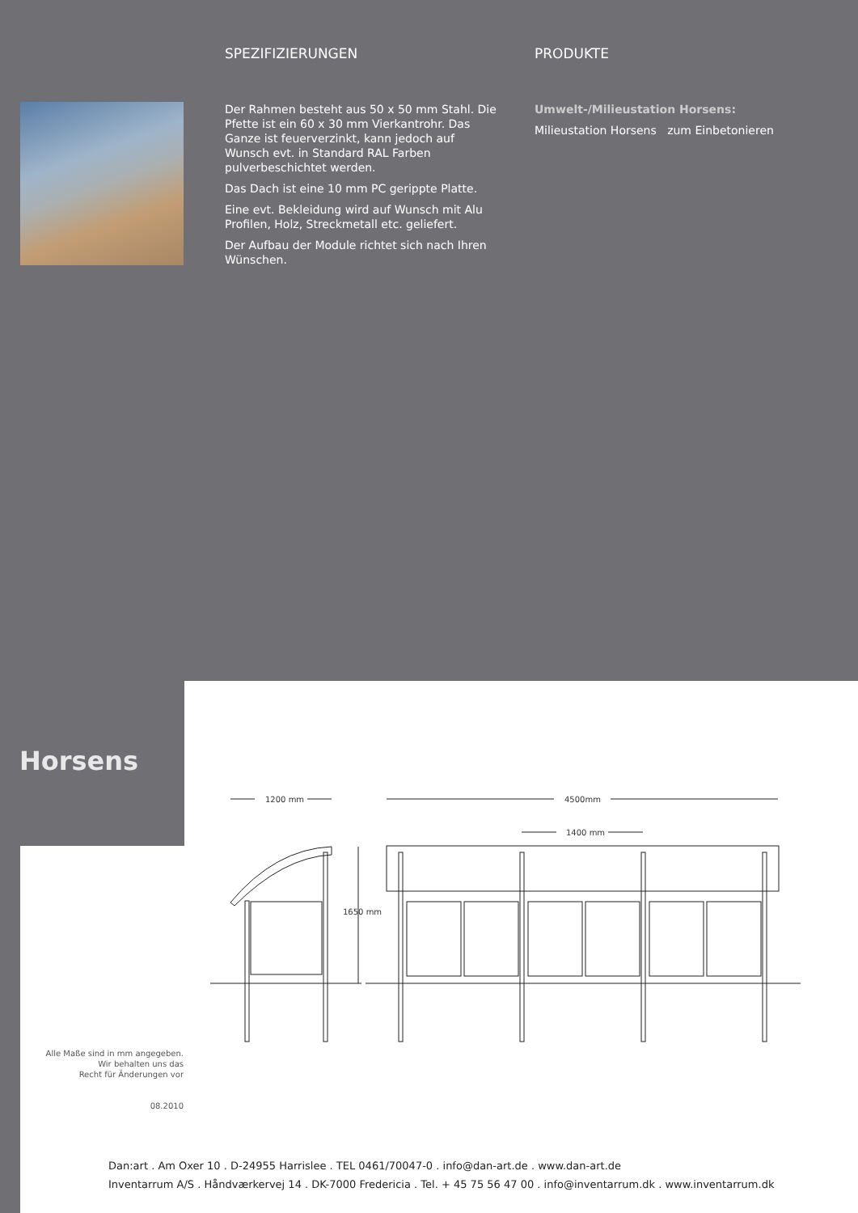SPEZIFIZIERUNGEN
Der Rahmen besteht aus 50 x 50 mm Stahl. Die Pfette ist ein 60 x 30 mm Vierkantrohr. Das Ganze ist feuerverzinkt, kann jedoch auf Wunsch evt. in Standard RAL Farben pulverbeschichtet werden.
Das Dach ist eine 10 mm PC gerippte Platte.
Eine evt. Bekleidung wird auf Wunsch mit Alu Profilen, Holz, Streckmetall etc. geliefert.
Der Aufbau der Module richtet sich nach Ihren Wünschen.
PRODUKTE
Umwelt-/Milieustation Horsens:
Milieustation Horsens zum Einbetonieren
Horsens
1200 mm
4500mm
1400 mm
1650 mm
Alle Maße sind in mm angegeben.
Wir behalten uns das
Recht für Änderungen vor
08.2010
Dan:art . Am Oxer 10 . D-24955 Harrislee . TEL 0461/70047-0 . info@dan-art.de . www.dan-art.de
Inventarrum A/S . Håndværkervej 14 . DK-7000 Fredericia . Tel. + 45 75 56 47 00 . info@inventarrum.dk . www.inventarrum.dk